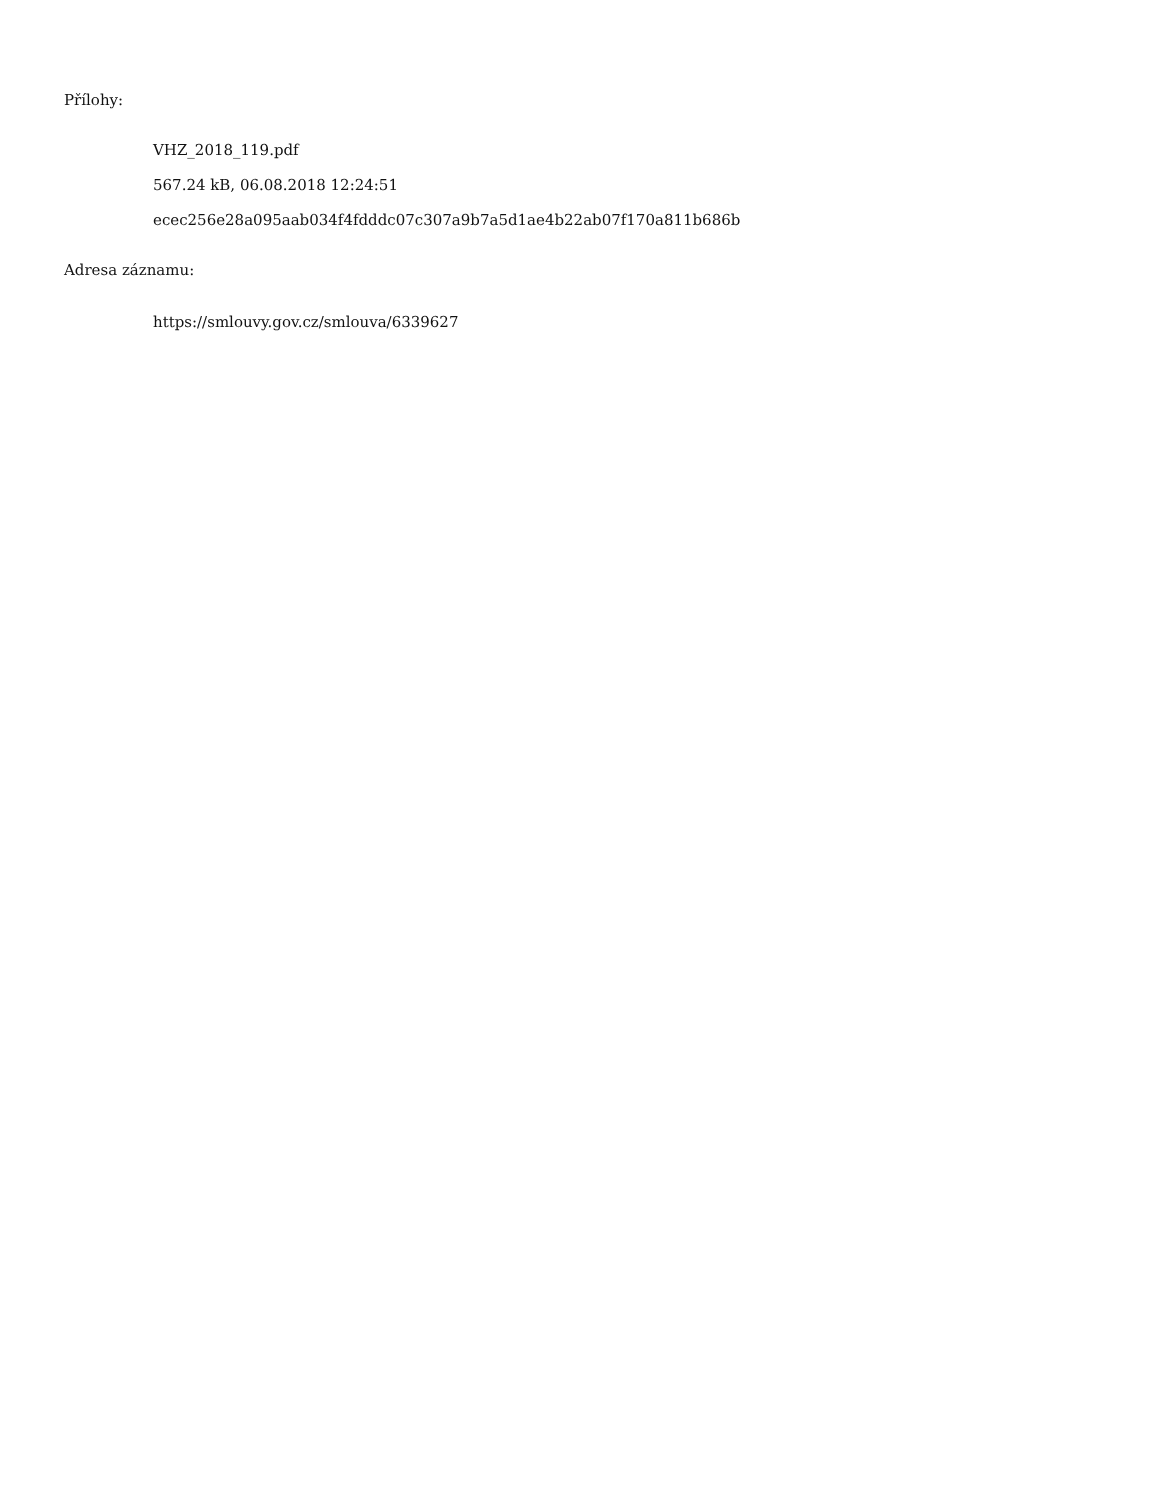Přílohy:
VHZ_2018_119.pdf
567.24 kB, 06.08.2018 12:24:51
ecec256e28a095aab034f4fdddc07c307a9b7a5d1ae4b22ab07f170a811b686b
Adresa záznamu:
https://smlouvy.gov.cz/smlouva/6339627